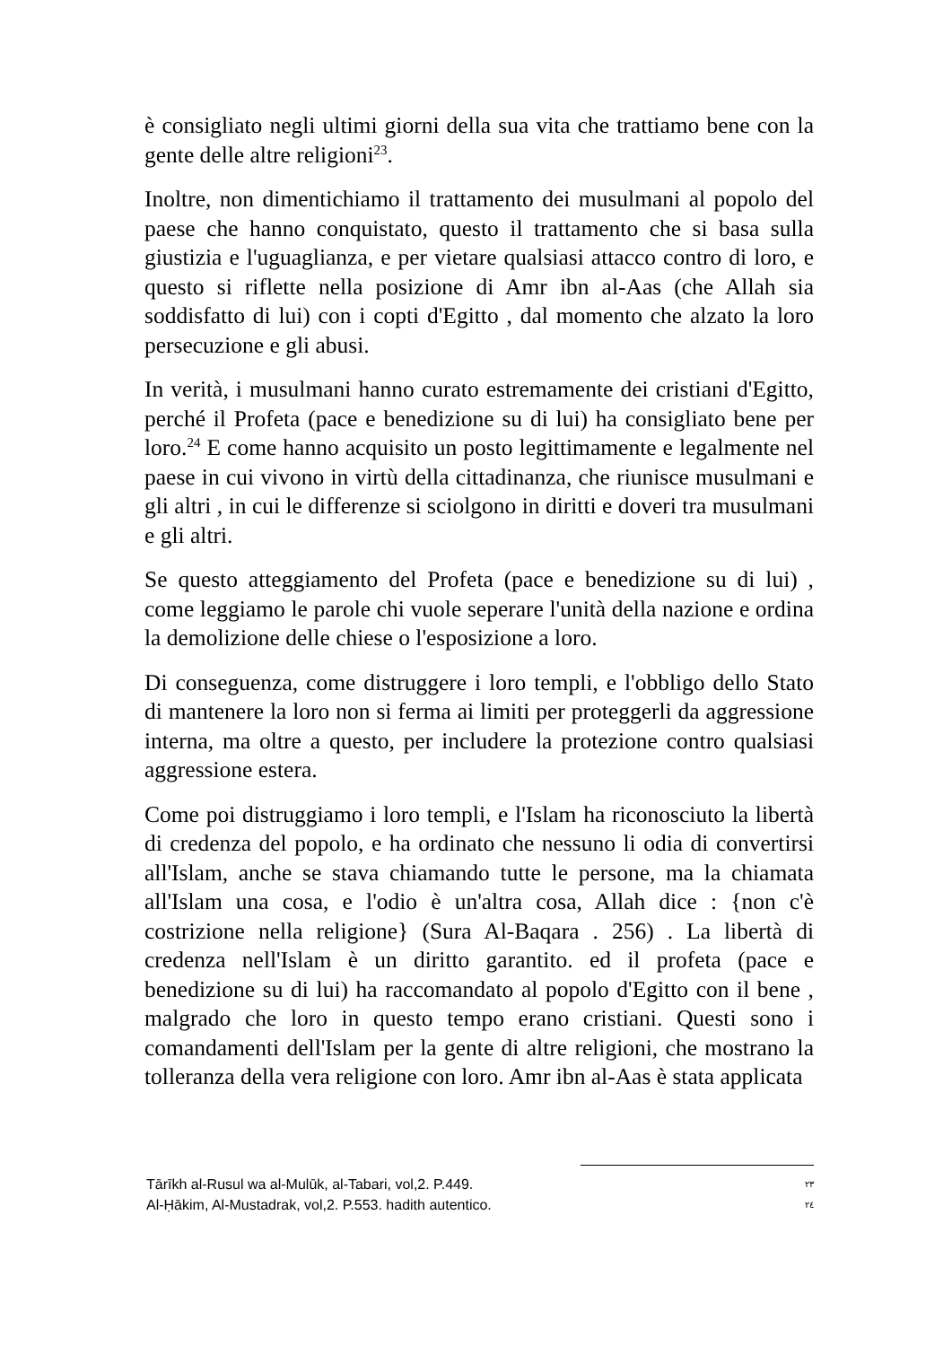è consigliato negli ultimi giorni della sua vita che trattiamo bene con la gente delle altre religioni<sup>23</sup>.
Inoltre, non dimentichiamo il trattamento dei musulmani al popolo del paese che hanno conquistato, questo il trattamento che si basa sulla giustizia e l'uguaglianza, e per vietare qualsiasi attacco contro di loro, e questo si riflette nella posizione di Amr ibn al-Aas (che Allah sia soddisfatto di lui) con i copti d'Egitto , dal momento che alzato la loro persecuzione e gli abusi.
In verità, i musulmani hanno curato estremamente dei cristiani d'Egitto, perché il Profeta (pace e benedizione su di lui) ha consigliato bene per loro.<sup>24</sup> E come hanno acquisito un posto legittimamente e legalmente nel paese in cui vivono in virtù della cittadinanza, che riunisce musulmani e gli altri , in cui le differenze si sciolgono in diritti e doveri tra musulmani e gli altri.
Se questo atteggiamento del Profeta (pace e benedizione su di lui) , come leggiamo le parole chi vuole seperare l'unità della nazione e ordina la demolizione delle chiese o l'esposizione a loro.
Di conseguenza, come distruggere i loro templi, e l'obbligo dello Stato di mantenere la loro non si ferma ai limiti per proteggerli da aggressione interna, ma oltre a questo, per includere la protezione contro qualsiasi aggressione estera.
Come poi distruggiamo i loro templi, e l'Islam ha riconosciuto la libertà di credenza del popolo, e ha ordinato che nessuno li odia di convertirsi all'Islam, anche se stava chiamando tutte le persone, ma la chiamata all'Islam una cosa, e l'odio è un'altra cosa, Allah dice : {non c'è costrizione nella religione} (Sura Al-Baqara . 256) . La libertà di credenza nell'Islam è un diritto garantito. ed il profeta (pace e benedizione su di lui) ha raccomandato al popolo d'Egitto con il bene , malgrado che loro in questo tempo erano cristiani. Questi sono i comandamenti dell'Islam per la gente di altre religioni, che mostrano la tolleranza della vera religione con loro. Amr ibn al-Aas è stata applicata
Tārīkh al-Rusul wa al-Mulūk, al-Tabari, vol,2. P.449. ٢٣
Al-Ḥākim, Al-Mustadrak, vol,2. P.553. hadith autentico. ٢٤